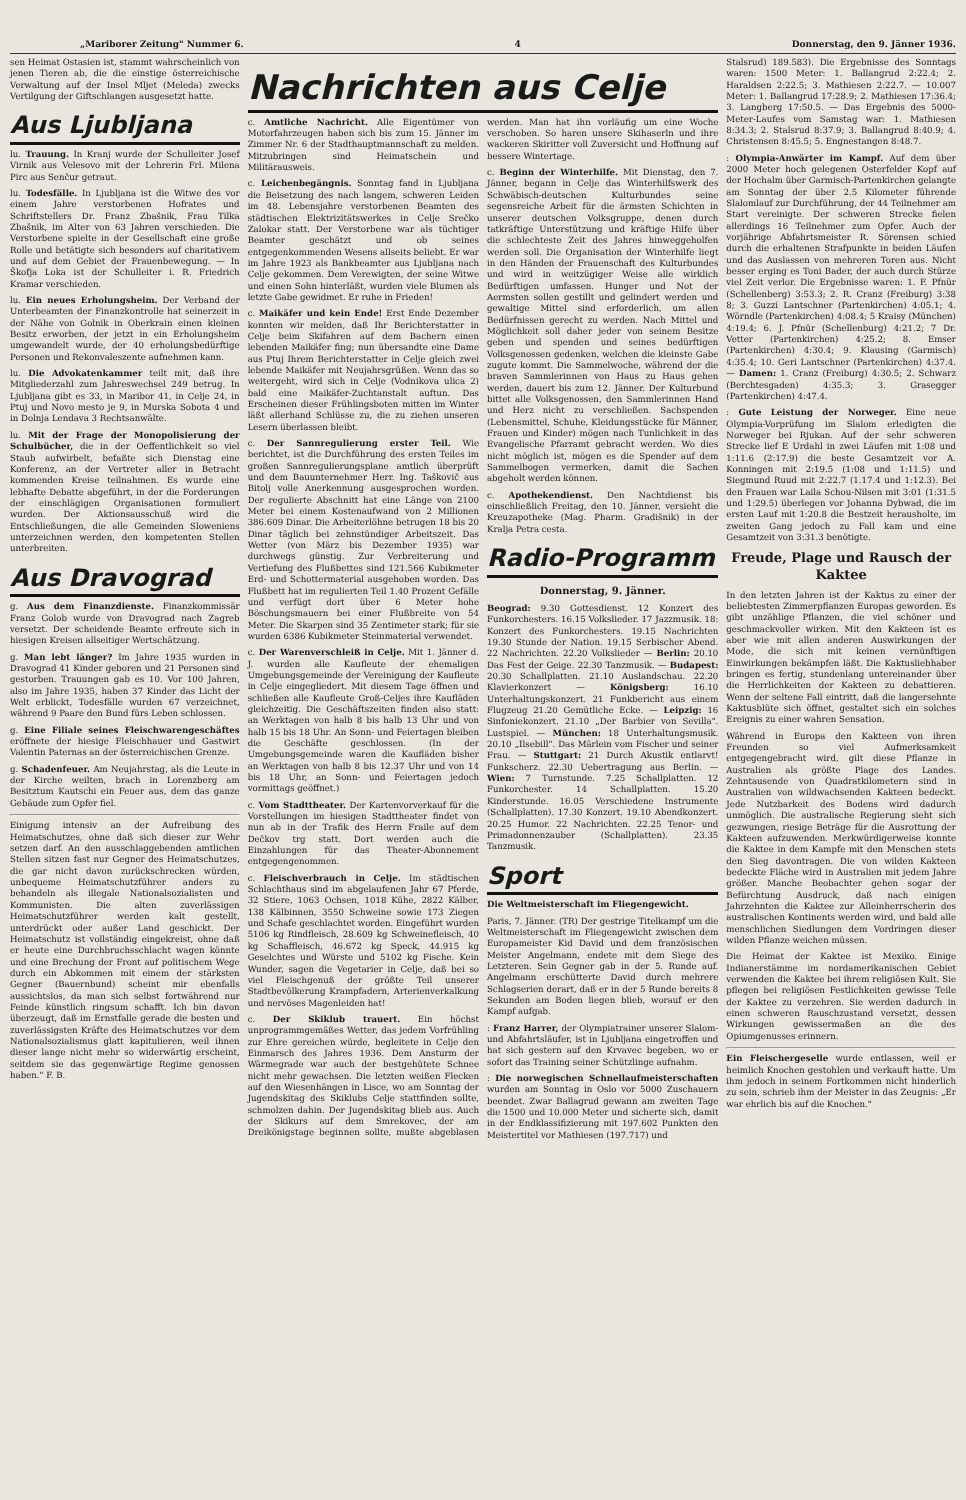„Mariborer Zeitung" Nummer 6. 4 Donnerstag, den 9. Jänner 1936.
sen Heimat Ostasien ist, stammt wahrscheinlich von jenen Tieren ab, die die einstige österreichische Verwaltung auf der Insel Mljet (Meleda) zwecks Vertilgung der Giftschlangen ausgesetzt hatte.
Aus Ljubljana
lu. Trauung. In Kranj wurde der Schulleiter Josef Virnik aus Velesovo mit der Lehrerin Frl. Milena Pirc aus Senčur getraut.
lu. Todesfälle. In Ljubljana ist die Witwe des vor einem Jahre verstorbenen Hofrates und Schriftstellers Dr. Franz Zbašnik, Frau Tilka Zbašnik, im Alter von 63 Jahren verschieden. Die Verstorbene spielte in der Gesellschaft eine große Rolle und betätigte sich besonders auf charitativem und auf dem Gebiet der Frauenbewegung. — In Škofja Loka ist der Schulleiter i. R. Friedrich Kramar verschieden.
lu. Ein neues Erholungsheim. Der Verband der Unterbeamten der Finanzkontrolle hat seinerzeit in der Nähe von Golnik in Oberkrain einen kleinen Besitz erworben, der jetzt in ein Erholungsheim umgewandelt wurde, der 40 erholungsbedürftige Personen und Rekonvaleszente aufnehmen kann.
lu. Die Advokatenkammer teilt mit, daß ihre Mitgliederzahl zum Jahreswechsel 249 betrug. In Ljubljana gibt es 33, in Maribor 41, in Celje 24, in Ptuj und Novo mesto je 9, in Murska Sobota 4 und in Dolnja Lendava 3 Rechtsanwälte.
lu. Mit der Frage der Monopolisierung der Schulbücher, die in der Oeffentlichkeit so viel Staub aufwirbelt, befaßte sich Dienstag eine Konferenz, an der Vertreter aller in Betracht kommenden Kreise teilnahmen. Es wurde eine lebhafte Debatte abgeführt, in der die Forderungen der einschlägigen Organisationen formuliert wurden. Der Aktionsausschuß wird die Entschließungen, die alle Gemeinden Sloweniens unterzeichnen werden, den kompetenten Stellen unterbreiten.
Aus Dravograd
g. Aus dem Finanzdienste. Finanzkommissär Franz Golob wurde von Dravograd nach Zagreb versetzt. Der scheidende Beamte erfreute sich in hiesigen Kreisen allseitiger Wertschätzung.
g. Man lebt länger? Im Jahre 1935 wurden in Dravograd 41 Kinder geboren und 21 Personen sind gestorben. Trauungen gab es 10. Vor 100 Jahren, also im Jahre 1935, haben 37 Kinder das Licht der Welt erblickt, Todesfälle wurden 67 verzeichnet, während 9 Paare den Bund fürs Leben schlossen.
g. Eine Filiale seines Fleischwarengeschäftes eröffnete der hiesige Fleischhauer und Gastwirt Valentin Paternas an der österreichischen Grenze.
g. Schadenfeuer. Am Neujahrstag, als die Leute in der Kirche weilten, brach in Lorenzberg am Besitztum Kautschi ein Feuer aus, dem das ganze Gebäude zum Opfer fiel.
Einigung intensiv an der Aufreibung des Heimatschutzes, ohne daß sich dieser zur Wehr setzen darf. An den ausschlaggebenden amtlichen Stellen sitzen fast nur Gegner des Heimatschutzes, die gar nicht davon zurückschrecken würden, unbequeme Heimatschutzführer anders zu behandeln als illegale Nationalsozialisten und Kommunisten. Die alten zuverlässigen Heimatschutzführer werden kalt gestellt, unterdrückt oder außer Land geschickt. Der Heimatschutz ist vollständig eingekreist, ohne daß er heute eine Durchbruchsschlacht wagen könnte und eine Brechung der Front auf politischem Wege durch ein Abkommen mit einem der stärksten Gegner (Bauernbund) scheint mir ebenfalls aussichtslos, da man sich selbst fortwährend nur Feinde künstlich ringsum schafft. Ich bin davon überzeugt, daß im Ernstfalle gerade die besten und zuverlässigsten Kräfte des Heimatschutzes vor dem Nationalsozialismus glatt kapitulieren, weil ihnen dieser lange nicht mehr so widerwärtig erscheint, seitdem sie das gegenwärtige Regime genossen haben." F. B.
Nachrichten aus Celje
c. Amtliche Nachricht. Alle Eigentümer von Motorfahrzeugen haben sich bis zum 15. Jänner im Zimmer Nr. 6 der Stadthauptmannschaft zu melden. Mitzubringen sind Heimatschein und Militärausweis.
c. Leichenbegängnis. Sonntag fand in Ljubljana die Beisetzung des nach langem, schweren Leiden im 48. Lebensjahre verstorbenen Beamten des städtischen Elektrizitätswerkes in Celje Srečko Zalokar statt. Der Verstorbene war als tüchtiger Beamter geschätzt und ob seines entgegenkommenden Wesens allseits beliebt. Er war im Jahre 1923 als Bankbeamter aus Ljubljana nach Celje gekommen. Dem Verewigten, der seine Witwe und einen Sohn hinterläßt, wurden viele Blumen als letzte Gabe gewidmet. Er ruhe in Frieden!
c. Maikäfer und kein Ende! Erst Ende Dezember konnten wir melden, daß Ihr Berichterstatter in Celje beim Skifahren auf dem Bachern einen lebenden Maikäfer fing; nun übersandte eine Dame aus Ptuj Ihrem Berichterstatter in Celje gleich zwei lebende Maikäfer mit Neujahrsgrüßen. Wenn das so weitergeht, wird sich in Celje (Vodnikova ulica 2) bald eine Maikäfer-Zuchtanstalt auftun. Das Erscheinen dieser Frühlingsboten mitten im Winter läßt allerhand Schlüsse zu, die zu ziehen unseren Lesern überlassen bleibt.
c. Der Sannregulierung erster Teil. Wie berichtet, ist die Durchführung des ersten Teiles im großen Sannregulierungsplane amtlich überprüft und dem Bauunternehmer Herr. Ing. Taškovič aus Bitolj volle Anerkennung ausgesprochen worden. Der regulierte Abschnitt hat eine Länge von 2100 Meter bei einem Kostenaufwand von 2 Millionen 386.609 Dinar. Die Arbeiterlöhne betrugen 18 bis 20 Dinar täglich bei zehnstündiger Arbeitszeit. Das Wetter (von März bis Dezember 1935) war durchwegs günstig. Zur Verbreiterung und Vertiefung des Flußbettes sind 121.566 Kubikmeter Erd- und Schottermaterial ausgehoben worden. Das Flußbett hat im regulierten Teil 1.40 Prozent Gefälle und verfügt dort über 6 Meter hohe Böschungsmauern bei einer Flußbreite von 54 Meter. Die Skarpen sind 35 Zentimeter stark; für sie wurden 6386 Kubikmeter Steinmaterial verwendet.
c. Der Warenverschleiß in Celje. Mit 1. Jänner d. J. wurden alle Kaufleute der ehemaligen Umgebungsgemeinde der Vereinigung der Kaufleute in Celje eingegliedert. Mit diesem Tage öffnen und schließen alle Kaufleute Groß-Celjes ihre Kaufläden gleichzeitig. Die Geschäftszeiten finden also statt: an Werktagen von halb 8 bis halb 13 Uhr und von halb 15 bis 18 Uhr. An Sonn- und Feiertagen bleiben die Geschäfte geschlossen. (In der Umgebungsgemeinde waren die Kaufläden bisher an Werktagen von halb 8 bis 12.37 Uhr und von 14 bis 18 Uhr, an Sonn- und Feiertagen jedoch vormittags geöffnet.)
c. Vom Stadttheater. Der Kartenvorverkauf für die Vorstellungen im hiesigen Stadttheater findet von nun ab in der Trafik des Herrn Fraile auf dem Dečkov trg statt. Dort werden auch die Einzahlungen für das Theater-Abonnement entgegengenommen.
c. Fleischverbrauch in Celje. Im städtischen Schlachthaus sind im abgelaufenen Jahr 67 Pferde, 32 Stiere, 1063 Ochsen, 1018 Kühe, 2822 Kälber, 138 Kälbinnen, 3550 Schweine sowie 173 Ziegen und Schafe geschlachtet worden. Eingeführt wurden 5106 kg Rindfleisch, 28.609 kg Schweinefleisch, 40 kg Schaffleisch, 46.672 kg Speck, 44.915 kg Geselchtes und Würste und 5102 kg Fische. Kein Wunder, sagen die Vegetarier in Celje, daß bei so viel Fleischgenuß der größte Teil unserer Stadtbevölkerung Krampfadern, Arterienverkalkung und nervöses Magenleiden hat!
c. Der Skiklub trauert. Ein höchst unprogrammgemäßes Wetter, das jedem Vorfrühling zur Ehre gereichen würde, begleitete in Celje den Einmarsch des Jahres 1936. Dem Ansturm der Wärmegrade war auch der bestgehütete Schnee nicht mehr gewachsen. Die letzten weißen Flecken auf den Wiesenhängen in Lisce, wo am Sonntag der Jugendskitag des Skiklubs Celje stattfinden sollte, schmolzen dahin. Der Jugendskitag blieb aus. Auch der Skikurs auf dem Smrekovec, der am Dreikönigstage beginnen sollte, mußte abgeblasen werden. Man hat ihn vorläufig um eine Woche verschoben. So haren unsere Skihaserln und ihre wackeren Skiritter voll Zuversicht und Hoffnung auf bessere Wintertage.
c. Beginn der Winterhilfe. Mit Dienstag, den 7. Jänner, begann in Celje das Winterhilfswerk des Schwäbisch-deutschen Kulturbundes seine segensreiche Arbeit für die ärmsten Schichten in unserer deutschen Volksgruppe, denen durch tatkräftige Unterstützung und kräftige Hilfe über die schlechteste Zeit des Jahres hinweggeholfen werden soll. Die Organisation der Winterhilfe liegt in den Händen der Frauenschaft des Kulturbundes und wird in weitzügiger Weise alle wirklich Bedürftigen umfassen. Hunger und Not der Aermsten sollen gestillt und gelindert werden und gewaltige Mittel sind erforderlich, um allen Bedürfnissen gerecht zu werden. Nach Mittel und Möglichkeit soll daher jeder von seinem Besitze geben und spenden und seines bedürftigen Volksgenossen gedenken, welchen die kleinste Gabe zugute kommt. Die Sammelwoche, während der die braven Sammlerinnen von Haus zu Haus gehen werden, dauert bis zum 12. Jänner. Der Kulturbund bittet alle Volksgenossen, den Sammlerinnen Hand und Herz nicht zu verschließen. Sachspenden (Lebensmittel, Schuhe, Kleidungsstücke für Männer, Frauen und Kinder) mögen nach Tunlichkeit in das Evangelische Pfarramt gebracht werden. Wo dies nicht möglich ist, mögen es die Spender auf dem Sammelbogen vermerken, damit die Sachen abgeholt werden können.
c. Apothekendienst. Den Nachtdienst bis einschließlich Freitag, den 10. Jänner, versieht die Kreuzapotheke (Mag. Pharm. Gradišnik) in der Kralja Petra cesta.
Radio-Programm
Donnerstag, 9. Jänner.
Beograd: 9.30 Gottesdienst. 12 Konzert des Funkorchesters. 16.15 Volkslieder. 17 Jazzmusik. 18: Konzert des Funkorchesters. 19.15 Nachrichten 19.30 Stunde der Nation. 19.15 Serbischer Abend. 22 Nachrichten. 22.20 Volkslieder — Berlin: 20.10 Das Fest der Geige. 22.30 Tanzmusik. — Budapest: 20.30 Schallplatten. 21.10 Auslandschau. 22.20 Klavierkonzert — Königsberg: 16.10 Unterhaltungskonzert. 21 Funkbericht aus einem Flugzeug 21.20 Gemütliche Ecke. — Leipzig: 16 Sinfoniekonzert. 21.10 „Der Barbier von Sevilla". Lustspiel. — München: 18 Unterhaltungsmusik. 20.10 „Ilsebill". Das Märlein vom Fischer und seiner Frau. — Stuttgart: 21 Durch Akustik entlarvt! Funkscherz. 22.30 Uebertragung aus Berlin. — Wien: 7 Turnstunde. 7.25 Schallplatten. 12 Funkorchester. 14 Schallplatten. 15.20 Kinderstunde. 16.05 Verschiedene Instrumente (Schallplatten). 17.30 Konzert. 19.10 Abendkonzert. 20.25 Humor. 22 Nachrichten. 22.25 Tenor- und Primadonnenzauber (Schallplatten). 23.35 Tanzmusik.
Sport
Die Weltmeisterschaft im Fliegengewicht.
Paris, 7. Jänner. (TR) Der gestrige Titelkampf um die Weltmeisterschaft im Fliegengewicht zwischen dem Europameister Kid David und dem französischen Meister Angelmann, endete mit dem Siege des Letzteren. Sein Gegner gab in der 5. Runde auf. Angelmann erschütterte David durch mehrere Schlagserien derart, daß er in der 5 Runde bereits 8 Sekunden am Boden liegen blieb, worauf er den Kampf aufgab.
: Franz Harrer, der Olympiatrainer unserer Slalom- und Abfahrtsläufer, ist in Ljubljana eingetroffen und hat sich gestern auf den Krvavec begeben, wo er sofort das Training seiner Schützlinge aufnahm.
: Die norwegischen Schnellaufmeisterschaften wurden am Sonntag in Oslo vor 5000 Zuschauern beendet. Zwar Ballagrud gewann am zweiten Tage die 1500 und 10.000 Meter und sicherte sich, damit in der Endklassifizierung mit 197.602 Punkten den Meistertitel vor Mathiesen (197.717) und
Stalsrud) 189.583). Die Ergebnisse des Sonntags waren: 1500 Meter: 1. Ballangrud 2:22.4; 2. Haraldsen 2:22.5; 3. Mathiesen 2:22.7. — 10.007 Meter: 1. Ballangrud 17:28.9; 2. Mathiesen 17:36.4; 3. Langberg 17:50.5. — Das Ergebnis des 5000-Meter-Laufes vom Samstag war: 1. Mathiesen 8:34.3; 2. Stalsrud 8:37.9; 3. Ballangrud 8:40.9; 4. Christensen 8:45.5; 5. Engnestangen 8:48.7.
: Olympia-Anwärter im Kampf. Auf dem über 2000 Meter hoch gelegenen Osterfelder Kopf auf der Hochalm über Garmisch-Partenkirchen gelangte am Sonntag der über 2.5 Kilometer führende Slalomlauf zur Durchführung, der 44 Teilnehmer am Start vereinigte. Der schweren Strecke fielen allerdings 16 Teilnehmer zum Opfer. Auch der vorjährige Abfahrtsmeister R. Sörensen schied durch die erhaltenen Strafpunkte in beiden Läufen und das Auslassen von mehreren Toren aus. Nicht besser erging es Toni Bader, der auch durch Stürze viel Zeit verlor. Die Ergebnisse waren: 1. F. Pfnür (Schellenberg) 3:53.3; 2. R. Cranz (Freiburg) 3:38 8; 3. Guzzi Lantschner (Partenkirchen) 4:05.1; 4. Wörndle (Partenkirchen) 4:08.4; 5 Kraisy (München) 4:19.4; 6. J. Pfnür (Schellenburg) 4:21.2; 7 Dr. Vetter (Partenkirchen) 4:25.2; 8. Emser (Partenkirchen) 4:30.4; 9. Klausing (Garmisch) 4:35.4; 10. Geri Lantschner (Partenkirchen) 4:37.4. — Damen: 1. Cranz (Freiburg) 4:30.5; 2. Schwarz (Berchtesgaden) 4:35.3; 3. Grasegger (Partenkirchen) 4:47.4.
: Gute Leistung der Norweger. Eine neue Olympia-Vorprüfung im Slalom erledigten die Norweger bei Rjukan. Auf der sehr schweren Strecke lief E Urdahl in zwei Läufen mit 1:08 und 1:11.6 (2:17.9) die beste Gesamtzeit vor A. Konningen mit 2:19.5 (1:08 und 1:11.5) und Siegmund Ruud mit 2:22.7 (1.17.4 und 1:12.3). Bei den Frauen war Laila Schou-Nilsen mit 3:01 (1:31.5 und 1:29.5) überlegen vor Johanna Dybwad, die im ersten Lauf mit 1:20.8 die Bestzeit herausholte, im zweiten Gang jedoch zu Fall kam und eine Gesamtzeit von 3:31.3 benötigte.
Freude, Plage und Rausch der Kaktee
In den letzten Jahren ist der Kaktus zu einer der beliebtesten Zimmerpflanzen Europas geworden. Es gibt unzählige Pflanzen, die viel schöner und geschmackvoller wirken. Mit den Kakteen ist es aber wie mit allen anderen Auswirkungen der Mode, die sich mit keinen vernünftigen Einwirkungen bekämpfen läßt. Die Kaktusliebhaber bringen es fertig, stundenlang untereinander über die Herrlichkeiten der Kakteen zu debattieren. Wenn der seltene Fall eintritt, daß die langersehnte Kaktusblüte sich öffnet, gestaltet sich ein solches Ereignis zu einer wahren Sensation.
Während in Europa den Kakteen von ihren Freunden so viel Aufmerksamkeit entgegengebracht wird, gilt diese Pflanze in Australien als größte Plage des Landes. Zehntausende von Quadratkilometern sind in Australien von wildwachsenden Kakteen bedeckt. Jede Nutzbarkeit des Bodens wird dadurch unmöglich. Die australische Regierung sieht sich gezwungen, riesige Beträge für die Ausrottung der Kakteen aufzuwenden. Merkwürdigerweise konnte die Kaktee in dem Kampfe mit den Menschen stets den Sieg davontragen. Die von wilden Kakteen bedeckte Fläche wird in Australien mit jedem Jahre größer. Manche Beobachter gehen sogar der Befürchtung Ausdruck, daß nach einigen Jahrzehnten die Kaktee zur Alleinherrscherin des australischen Kontinents werden wird, und bald alle menschlichen Siedlungen dem Vordringen dieser wilden Pflanze weichen müssen.
Die Heimat der Kaktee ist Mexiko. Einige Indianerstämme im nordamerikanischen Gebiet verwenden die Kaktee bei ihrem religiösen Kult. Sie pflegen bei religiösen Festlichkeiten gewisse Teile der Kaktee zu verzehren. Sie werden dadurch in einen schweren Rauschzustand versetzt, dessen Wirkungen gewissermaßen an die des Opiumgenusses erinnern.
Ein Fleischergeselle wurde entlassen, weil er heimlich Knochen gestohlen und verkauft hatte. Um ihm jedoch in seinem Fortkommen nicht hinderlich zu sein, schrieb ihm der Meister in das Zeugnis: „Er war ehrlich bis auf die Knochen."